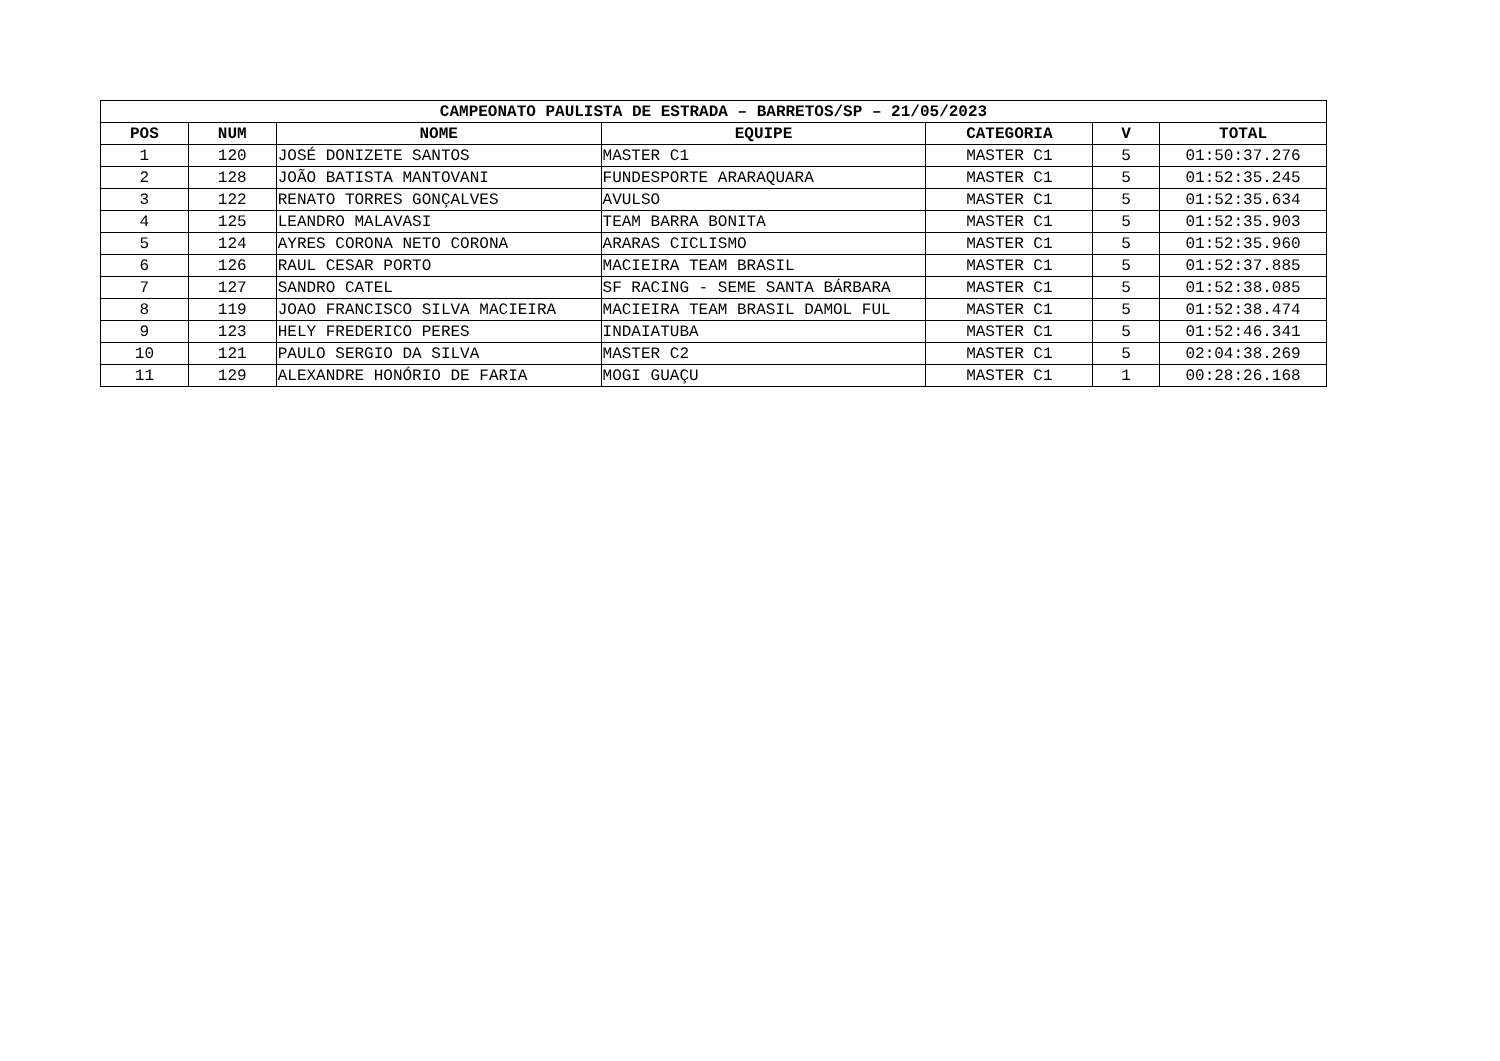| CAMPEONATO PAULISTA DE ESTRADA – BARRETOS/SP – 21/05/2023 | | | | | | |
| --- | --- | --- | --- | --- | --- | --- |
| POS | NUM | NOME | EQUIPE | CATEGORIA | V | TOTAL |
| 1 | 120 | JOSÉ DONIZETE SANTOS | MASTER C1 | MASTER C1 | 5 | 01:50:37.276 |
| 2 | 128 | JOÃO BATISTA MANTOVANI | FUNDESPORTE ARARAQUARA | MASTER C1 | 5 | 01:52:35.245 |
| 3 | 122 | RENATO TORRES GONÇALVES | AVULSO | MASTER C1 | 5 | 01:52:35.634 |
| 4 | 125 | LEANDRO MALAVASI | TEAM BARRA BONITA | MASTER C1 | 5 | 01:52:35.903 |
| 5 | 124 | AYRES CORONA NETO CORONA | ARARAS CICLISMO | MASTER C1 | 5 | 01:52:35.960 |
| 6 | 126 | RAUL CESAR PORTO | MACIEIRA TEAM BRASIL | MASTER C1 | 5 | 01:52:37.885 |
| 7 | 127 | SANDRO CATEL | SF RACING - SEME SANTA BÁRBARA | MASTER C1 | 5 | 01:52:38.085 |
| 8 | 119 | JOAO FRANCISCO SILVA MACIEIRA | MACIEIRA TEAM BRASIL DAMOL FUL | MASTER C1 | 5 | 01:52:38.474 |
| 9 | 123 | HELY FREDERICO PERES | INDAIATUBA | MASTER C1 | 5 | 01:52:46.341 |
| 10 | 121 | PAULO SERGIO DA SILVA | MASTER C2 | MASTER C1 | 5 | 02:04:38.269 |
| 11 | 129 | ALEXANDRE HONÓRIO DE FARIA | MOGI GUAÇU | MASTER C1 | 1 | 00:28:26.168 |